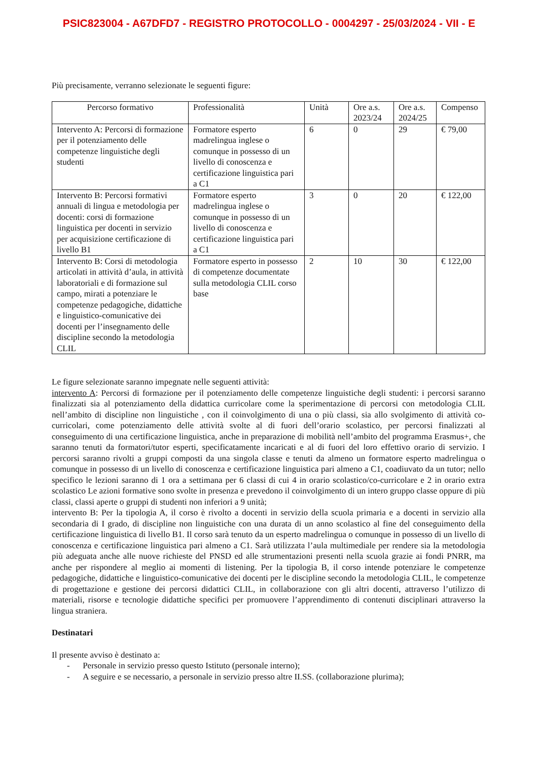PSIC823004 - A67DFD7 - REGISTRO PROTOCOLLO - 0004297 - 25/03/2024 - VII - E
Più precisamente, verranno selezionate le seguenti figure:
| Percorso formativo | Professionalità | Unità | Ore a.s. 2023/24 | Ore a.s. 2024/25 | Compenso |
| --- | --- | --- | --- | --- | --- |
| Intervento A: Percorsi di formazione per il potenziamento delle competenze linguistiche degli studenti | Formatore esperto madrelingua inglese o comunque in possesso di un livello di conoscenza e certificazione linguistica pari a C1 | 6 | 0 | 29 | € 79,00 |
| Intervento B: Percorsi formativi annuali di lingua e metodologia per docenti: corsi di formazione linguistica per docenti in servizio per acquisizione certificazione di livello B1 | Formatore esperto madrelingua inglese o comunque in possesso di un livello di conoscenza e certificazione linguistica pari a C1 | 3 | 0 | 20 | € 122,00 |
| Intervento B: Corsi di metodologia articolati in attività d’aula, in attività laboratoriali e di formazione sul campo, mirati a potenziare le competenze pedagogiche, didattiche e linguistico-comunicative dei docenti per l’insegnamento delle discipline secondo la metodologia CLIL | Formatore esperto in possesso di competenze documentate sulla metodologia CLIL corso base | 2 | 10 | 30 | € 122,00 |
Le figure selezionate saranno impegnate nelle seguenti attività:
intervento A: Percorsi di formazione per il potenziamento delle competenze linguistiche degli studenti: i percorsi saranno finalizzati sia al potenziamento della didattica curricolare come la sperimentazione di percorsi con metodologia CLIL nell’ambito di discipline non linguistiche , con il coinvolgimento di una o più classi, sia allo svolgimento di attività co-curricolari, come potenziamento delle attività svolte al di fuori dell’orario scolastico, per percorsi finalizzati al conseguimento di una certificazione linguistica, anche in preparazione di mobilità nell’ambito del programma Erasmus+, che saranno tenuti da formatori/tutor esperti, specificatamente incaricati e al di fuori del loro effettivo orario di servizio. I percorsi saranno rivolti a gruppi composti da una singola classe e tenuti da almeno un formatore esperto madrelingua o comunque in possesso di un livello di conoscenza e certificazione linguistica pari almeno a C1, coadiuvato da un tutor; nello specifico le lezioni saranno di 1 ora a settimana per 6 classi di cui 4 in orario scolastico/co-curricolare e 2 in orario extra scolastico Le azioni formative sono svolte in presenza e prevedono il coinvolgimento di un intero gruppo classe oppure di più classi, classi aperte o gruppi di studenti non inferiori a 9 unità;
intervento B: Per la tipologia A, il corso è rivolto a docenti in servizio della scuola primaria e a docenti in servizio alla secondaria di I grado, di discipline non linguistiche con una durata di un anno scolastico al fine del conseguimento della certificazione linguistica di livello B1. Il corso sarà tenuto da un esperto madrelingua o comunque in possesso di un livello di conoscenza e certificazione linguistica pari almeno a C1. Sarà utilizzata l’aula multimediale per rendere sia la metodologia più adeguata anche alle nuove richieste del PNSD ed alle strumentazioni presenti nella scuola grazie ai fondi PNRR, ma anche per rispondere al meglio ai momenti di listening. Per la tipologia B, il corso intende potenziare le competenze pedagogiche, didattiche e linguistico-comunicative dei docenti per le discipline secondo la metodologia CLIL, le competenze di progettazione e gestione dei percorsi didattici CLIL, in collaborazione con gli altri docenti, attraverso l’utilizzo di materiali, risorse e tecnologie didattiche specifici per promuovere l’apprendimento di contenuti disciplinari attraverso la lingua straniera.
Destinatari
Il presente avviso è destinato a:
- Personale in servizio presso questo Istituto (personale interno);
- A seguire e se necessario, a personale in servizio presso altre II.SS. (collaborazione plurima);